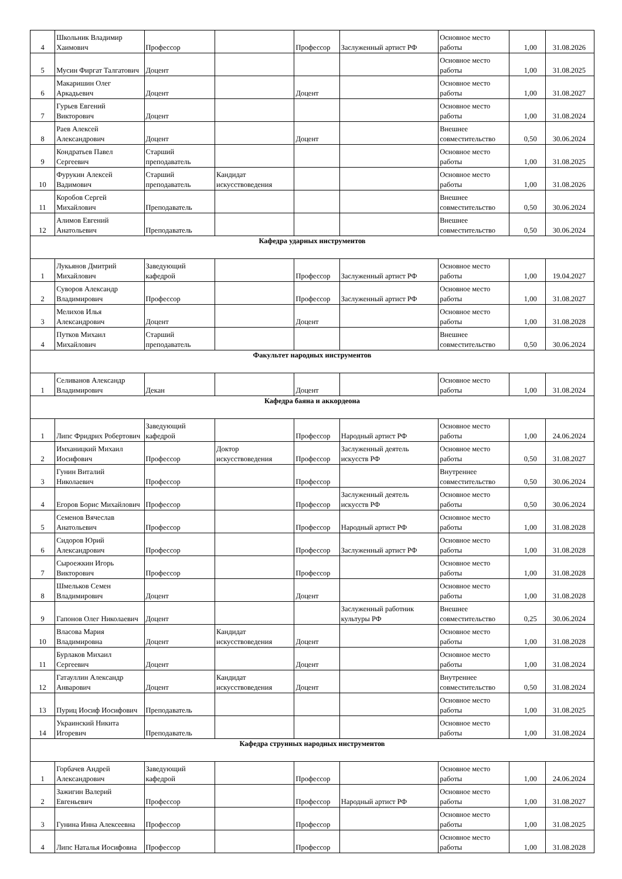| 4 | Школьник Владимир Хаимович | Профессор | | Профессор | Заслуженный артист РФ | Основное место работы | 1,00 | 31.08.2026 |
| 5 | Мусин Фиргат Талгатович | Доцент | | | | Основное место работы | 1,00 | 31.08.2025 |
| 6 | Макаришин Олег Аркадьевич | Доцент | | Доцент | | Основное место работы | 1,00 | 31.08.2027 |
| 7 | Гурьев Евгений Викторович | Доцент | | | | Основное место работы | 1,00 | 31.08.2024 |
| 8 | Раев Алексей Александрович | Доцент | | Доцент | | Внешнее совместительство | 0,50 | 30.06.2024 |
| 9 | Кондратьев Павел Сергеевич | Старший преподаватель | | | | Основное место работы | 1,00 | 31.08.2025 |
| 10 | Фурукин Алексей Вадимович | Старший преподаватель | Кандидат искусствоведения | | | Основное место работы | 1,00 | 31.08.2026 |
| 11 | Коробов Сергей Михайлович | Преподаватель | | | | Внешнее совместительство | 0,50 | 30.06.2024 |
| 12 | Алимов Евгений Анатольевич | Преподаватель | | | | Внешнее совместительство | 0,50 | 30.06.2024 |
| Кафедра ударных инструментов | | | | | | | | |
| 1 | Лукьянов Дмитрий Михайлович | Заведующий кафедрой | | Профессор | Заслуженный артист РФ | Основное место работы | 1,00 | 19.04.2027 |
| 2 | Суворов Александр Владимирович | Профессор | | Профессор | Заслуженный артист РФ | Основное место работы | 1,00 | 31.08.2027 |
| 3 | Мелихов Илья Александрович | Доцент | | Доцент | | Основное место работы | 1,00 | 31.08.2028 |
| 4 | Путков Михаил Михайлович | Старший преподаватель | | | | Внешнее совместительство | 0,50 | 30.06.2024 |
| Факультет народных инструментов | | | | | | | | |
| 1 | Селиванов Александр Владимирович | Декан | | Доцент | | Основное место работы | 1,00 | 31.08.2024 |
| Кафедра баяна и аккордеона | | | | | | | | |
| 1 | Липс Фридрих Робертович | Заведующий кафедрой | | Профессор | Народный артист РФ | Основное место работы | 1,00 | 24.06.2024 |
| 2 | Имханицкий Михаил Иосифович | Профессор | Доктор искусствоведения | Профессор | Заслуженный деятель искусств РФ | Основное место работы | 0,50 | 31.08.2027 |
| 3 | Гунин Виталий Николаевич | Профессор | | Профессор | | Внутреннее совместительство | 0,50 | 30.06.2024 |
| 4 | Егоров Борис Михайлович | Профессор | | Профессор | Заслуженный деятель искусств РФ | Основное место работы | 0,50 | 30.06.2024 |
| 5 | Семенов Вячеслав Анатольевич | Профессор | | Профессор | Народный артист РФ | Основное место работы | 1,00 | 31.08.2028 |
| 6 | Сидоров Юрий Александрович | Профессор | | Профессор | Заслуженный артист РФ | Основное место работы | 1,00 | 31.08.2028 |
| 7 | Сыроежкин Игорь Викторович | Профессор | | Профессор | | Основное место работы | 1,00 | 31.08.2028 |
| 8 | Шмельков Семен Владимирович | Доцент | | Доцент | | Основное место работы | 1,00 | 31.08.2028 |
| 9 | Гапонов Олег Николаевич | Доцент | | | Заслуженный работник культуры РФ | Внешнее совместительство | 0,25 | 30.06.2024 |
| 10 | Власова Мария Владимировна | Доцент | Кандидат искусствоведения | Доцент | | Основное место работы | 1,00 | 31.08.2028 |
| 11 | Бурлаков Михаил Сергеевич | Доцент | | Доцент | | Основное место работы | 1,00 | 31.08.2024 |
| 12 | Гатауллин Александр Анварович | Доцент | Кандидат искусствоведения | Доцент | | Внутреннее совместительство | 0,50 | 31.08.2024 |
| 13 | Пуриц Иосиф Иосифович | Преподаватель | | | | Основное место работы | 1,00 | 31.08.2025 |
| 14 | Украинский Никита Игоревич | Преподаватель | | | | Основное место работы | 1,00 | 31.08.2024 |
| Кафедра струнных народных инструментов | | | | | | | | |
| 1 | Горбачев Андрей Александрович | Заведующий кафедрой | | Профессор | | Основное место работы | 1,00 | 24.06.2024 |
| 2 | Зажигин Валерий Евгеньевич | Профессор | | Профессор | Народный артист РФ | Основное место работы | 1,00 | 31.08.2027 |
| 3 | Гунина Инна Алексеевна | Профессор | | Профессор | | Основное место работы | 1,00 | 31.08.2025 |
| 4 | Липс Наталья Иосифовна | Профессор | | Профессор | | Основное место работы | 1,00 | 31.08.2028 |